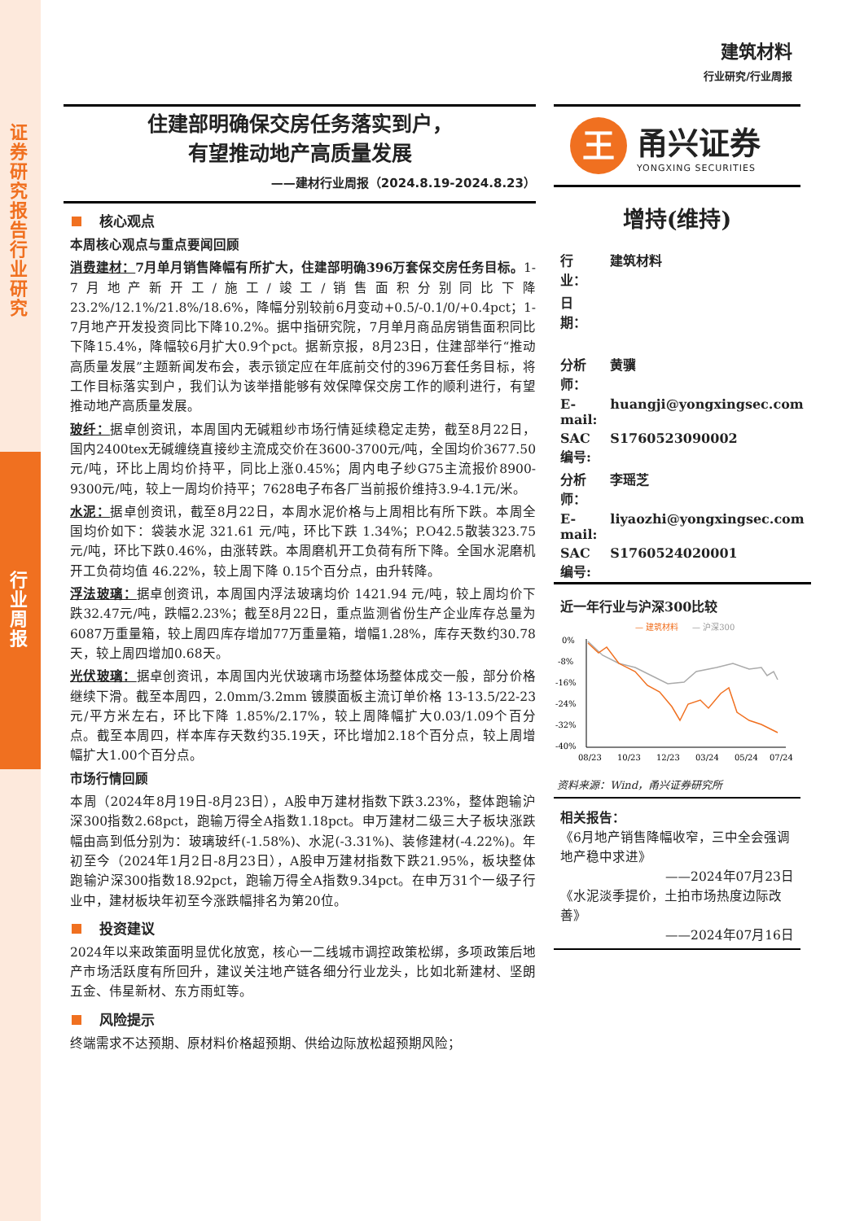证券研究报告 行业研究
行业周报
建筑材料
行业研究/行业周报
住建部明确保交房任务落实到户，
有望推动地产高质量发展
——建材行业周报（2024.8.19-2024.8.23）
核心观点
本周核心观点与重点要闻回顾
消费建材：7月单月销售降幅有所扩大，住建部明确396万套保交房任务目标。1-7月地产新开工/施工/竣工/销售面积分别同比下降 23.2%/12.1%/21.8%/18.6%，降幅分别较前6月变动+0.5/-0.1/0/+0.4pct；1-7月地产开发投资同比下降10.2%。据中指研究院，7月单月商品房销售面积同比下降15.4%，降幅较6月扩大0.9个pct。据新京报，8月23日，住建部举行“推动高质量发展”主题新闻发布会，表示锁定应在年底前交付的396万套任务目标，将工作目标落实到户，我们认为该举措能够有效保障保交房工作的顺利进行，有望推动地产高质量发展。
玻纤：据卓创资讯，本周国内无碱粗纱市场行情延续稳定走势，截至8月22日，国内2400tex无碱缠绕直接纱主流成交价在3600-3700元/吨，全国均价3677.50元/吨，环比上周均价持平，同比上涨0.45%；周内电子纱G75主流报价8900-9300元/吨，较上一周均价持平；7628电子布各厂当前报价维持3.9-4.1元/米。
水泥：据卓创资讯，截至8月22日，本周水泥价格与上周相比有所下跌。本周全国均价如下：袋装水泥 321.61 元/吨，环比下跌 1.34%；P.O42.5散装323.75元/吨，环比下跌0.46%，由涨转跌。本周磨机开工负荷有所下降。全国水泥磨机开工负荷均值 46.22%，较上周下降 0.15个百分点，由升转降。
浮法玻璃：据卓创资讯，本周国内浮法玻璃均价 1421.94 元/吨，较上周均价下跌32.47元/吨，跌幅2.23%；截至8月22日，重点监测省份生产企业库存总量为6087万重量箱，较上周四库存增加77万重量箱，增幅1.28%，库存天数约30.78天，较上周四增加0.68天。
光伏玻璃：据卓创资讯，本周国内光伏玻璃市场整体场整体成交一般，部分价格继续下滑。截至本周四，2.0mm/3.2mm 镀膜面板主流订单价格 13-13.5/22-23 元/平方米左右，环比下降 1.85%/2.17%，较上周降幅扩大0.03/1.09个百分点。截至本周四，样本库存天数约35.19天，环比增加2.18个百分点，较上周增幅扩大1.00个百分点。
市场行情回顾
本周（2024年8月19日-8月23日），A股申万建材指数下跌3.23%，整体跑输沪深300指数2.68pct，跑输万得全A指数1.18pct。申万建材二级三大子板块涨跌幅由高到低分别为：玻璃玻纤(-1.58%)、水泥(-3.31%)、装修建材(-4.22%)。年初至今（2024年1月2日-8月23日），A股申万建材指数下跌21.95%，板块整体跑输沪深300指数18.92pct，跑输万得全A指数9.34pct。在申万31个一级子行业中，建材板块年初至今涨跌幅排名为第20位。
投资建议
2024年以来政策面明显优化放宽，核心一二线城市调控政策松绑，多项政策后地产市场活跃度有所回升，建议关注地产链各细分行业龙头，比如北新建材、坚朗五金、伟星新材、东方雨虹等。
风险提示
终端需求不达预期、原材料价格超预期、供给边际放松超预期风险；
王
甬兴证券
YONGXING SECURITIES
增持(维持)
| 行业： | 建筑材料 |
| 日期： | |
| 分析师： | 黄骥 |
| E-mail: | huangji@yongxingsec.com |
| SAC编号: | S1760523090002 |
| 分析师： | 李瑶芝 |
| E-mail: | liyaozhi@yongxingsec.com |
| SAC编号: | S1760524020001 |
近一年行业与沪深300比较
— 建筑材料
— 沪深300
0%
-8%
-16%
-24%
-32%
-40%
08/23
10/23
12/23
03/24
05/24
07/24
资料来源：Wind，甬兴证券研究所
相关报告：
《6月地产销售降幅收窄，三中全会强调地产稳中求进》
——2024年07月23日
《水泥淡季提价，土拍市场热度边际改善》
——2024年07月16日